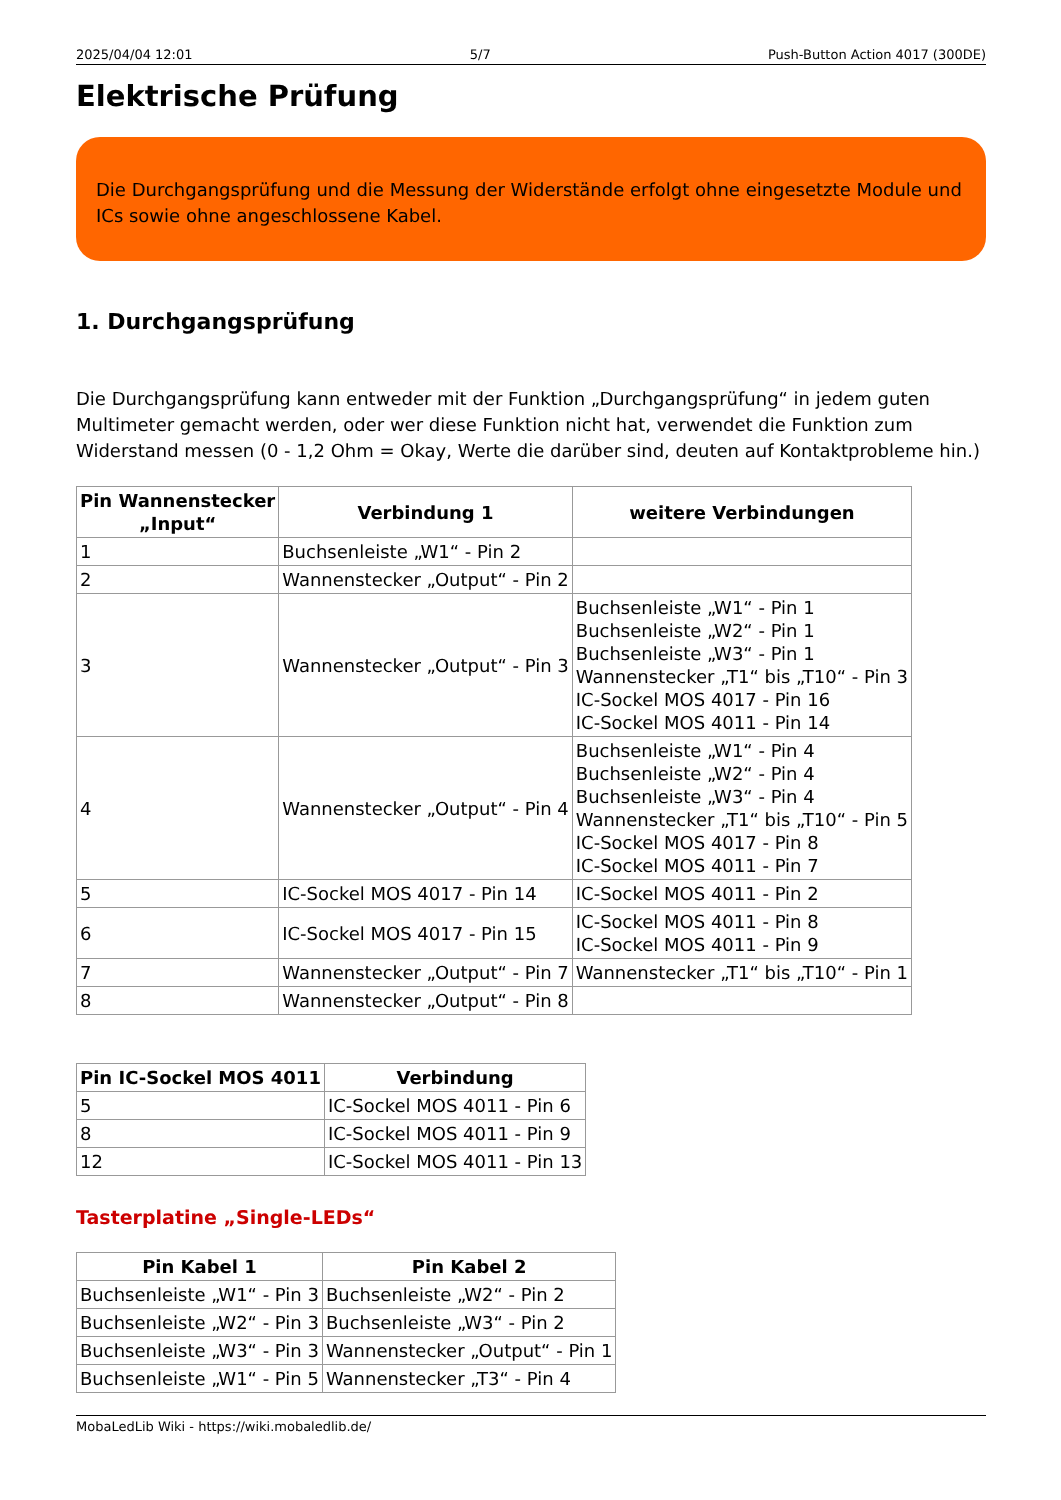2025/04/04 12:01 5/7 Push-Button Action 4017 (300DE)
Elektrische Prüfung
Die Durchgangsprüfung und die Messung der Widerstände erfolgt ohne eingesetzte Module und ICs sowie ohne angeschlossene Kabel.
1. Durchgangsprüfung
Die Durchgangsprüfung kann entweder mit der Funktion „Durchgangsprüfung“ in jedem guten Multimeter gemacht werden, oder wer diese Funktion nicht hat, verwendet die Funktion zum Widerstand messen (0 - 1,2 Ohm = Okay, Werte die darüber sind, deuten auf Kontaktprobleme hin.)
| Pin Wannenstecker „Input“ | Verbindung 1 | weitere Verbindungen |
| --- | --- | --- |
| 1 | Buchsenleiste „W1“ - Pin 2 | |
| 2 | Wannenstecker „Output“ - Pin 2 | |
| 3 | Wannenstecker „Output“ - Pin 3 | Buchsenleiste „W1“ - Pin 1 Buchsenleiste „W2“ - Pin 1 Buchsenleiste „W3“ - Pin 1 Wannenstecker „T1“ bis „T10“ - Pin 3 IC-Sockel MOS 4017 - Pin 16 IC-Sockel MOS 4011 - Pin 14 |
| 4 | Wannenstecker „Output“ - Pin 4 | Buchsenleiste „W1“ - Pin 4 Buchsenleiste „W2“ - Pin 4 Buchsenleiste „W3“ - Pin 4 Wannenstecker „T1“ bis „T10“ - Pin 5 IC-Sockel MOS 4017 - Pin 8 IC-Sockel MOS 4011 - Pin 7 |
| 5 | IC-Sockel MOS 4017 - Pin 14 | IC-Sockel MOS 4011 - Pin 2 |
| 6 | IC-Sockel MOS 4017 - Pin 15 | IC-Sockel MOS 4011 - Pin 8 IC-Sockel MOS 4011 - Pin 9 |
| 7 | Wannenstecker „Output“ - Pin 7 | Wannenstecker „T1“ bis „T10“ - Pin 1 |
| 8 | Wannenstecker „Output“ - Pin 8 | |
| Pin IC-Sockel MOS 4011 | Verbindung |
| --- | --- |
| 5 | IC-Sockel MOS 4011 - Pin 6 |
| 8 | IC-Sockel MOS 4011 - Pin 9 |
| 12 | IC-Sockel MOS 4011 - Pin 13 |
Tasterplatine „Single-LEDs“
| Pin Kabel 1 | Pin Kabel 2 |
| --- | --- |
| Buchsenleiste „W1“ - Pin 3 | Buchsenleiste „W2“ - Pin 2 |
| Buchsenleiste „W2“ - Pin 3 | Buchsenleiste „W3“ - Pin 2 |
| Buchsenleiste „W3“ - Pin 3 | Wannenstecker „Output“ - Pin 1 |
| Buchsenleiste „W1“ - Pin 5 | Wannenstecker „T3“ - Pin 4 |
MobaLedLib Wiki - https://wiki.mobaledlib.de/